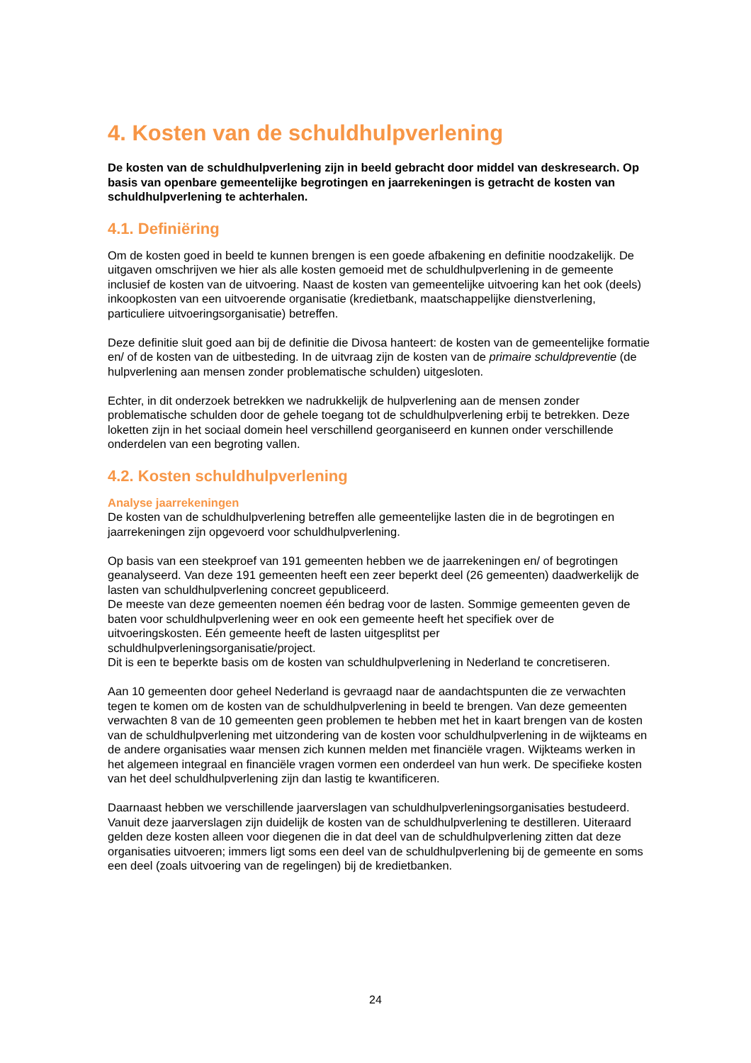4. Kosten van de schuldhulpverlening
De kosten van de schuldhulpverlening zijn in beeld gebracht door middel van deskresearch. Op basis van openbare gemeentelijke begrotingen en jaarrekeningen is getracht de kosten van schuldhulpverlening te achterhalen.
4.1. Definiëring
Om de kosten goed in beeld te kunnen brengen is een goede afbakening en definitie noodzakelijk. De uitgaven omschrijven we hier als alle kosten gemoeid met de schuldhulpverlening in de gemeente inclusief de kosten van de uitvoering. Naast de kosten van gemeentelijke uitvoering kan het ook (deels) inkoopkosten van een uitvoerende organisatie (kredietbank, maatschappelijke dienstverlening, particuliere uitvoeringsorganisatie) betreffen.
Deze definitie sluit goed aan bij de definitie die Divosa hanteert: de kosten van de gemeentelijke formatie en/ of de kosten van de uitbesteding. In de uitvraag zijn de kosten van de primaire schuldpreventie (de hulpverlening aan mensen zonder problematische schulden) uitgesloten.
Echter, in dit onderzoek betrekken we nadrukkelijk de hulpverlening aan de mensen zonder problematische schulden door de gehele toegang tot de schuldhulpverlening erbij te betrekken. Deze loketten zijn in het sociaal domein heel verschillend georganiseerd en kunnen onder verschillende onderdelen van een begroting vallen.
4.2. Kosten schuldhulpverlening
Analyse jaarrekeningen
De kosten van de schuldhulpverlening betreffen alle gemeentelijke lasten die in de begrotingen en jaarrekeningen zijn opgevoerd voor schuldhulpverlening.
Op basis van een steekproef van 191 gemeenten hebben we de jaarrekeningen en/ of begrotingen geanalyseerd. Van deze 191 gemeenten heeft een zeer beperkt deel (26 gemeenten) daadwerkelijk de lasten van schuldhulpverlening concreet gepubliceerd.
De meeste van deze gemeenten noemen één bedrag voor de lasten. Sommige gemeenten geven de baten voor schuldhulpverlening weer en ook een gemeente heeft het specifiek over de uitvoeringskosten. Eén gemeente heeft de lasten uitgesplitst per schuldhulpverleningsorganisatie/project.
Dit is een te beperkte basis om de kosten van schuldhulpverlening in Nederland te concretiseren.
Aan 10 gemeenten door geheel Nederland is gevraagd naar de aandachtspunten die ze verwachten tegen te komen om de kosten van de schuldhulpverlening in beeld te brengen. Van deze gemeenten verwachten 8 van de 10 gemeenten geen problemen te hebben met het in kaart brengen van de kosten van de schuldhulpverlening met uitzondering van de kosten voor schuldhulpverlening in de wijkteams en de andere organisaties waar mensen zich kunnen melden met financiële vragen. Wijkteams werken in het algemeen integraal en financiële vragen vormen een onderdeel van hun werk. De specifieke kosten van het deel schuldhulpverlening zijn dan lastig te kwantificeren.
Daarnaast hebben we verschillende jaarverslagen van schuldhulpverleningsorganisaties bestudeerd. Vanuit deze jaarverslagen zijn duidelijk de kosten van de schuldhulpverlening te destilleren. Uiteraard gelden deze kosten alleen voor diegenen die in dat deel van de schuldhulpverlening zitten dat deze organisaties uitvoeren; immers ligt soms een deel van de schuldhulpverlening bij de gemeente en soms een deel (zoals uitvoering van de regelingen) bij de kredietbanken.
24